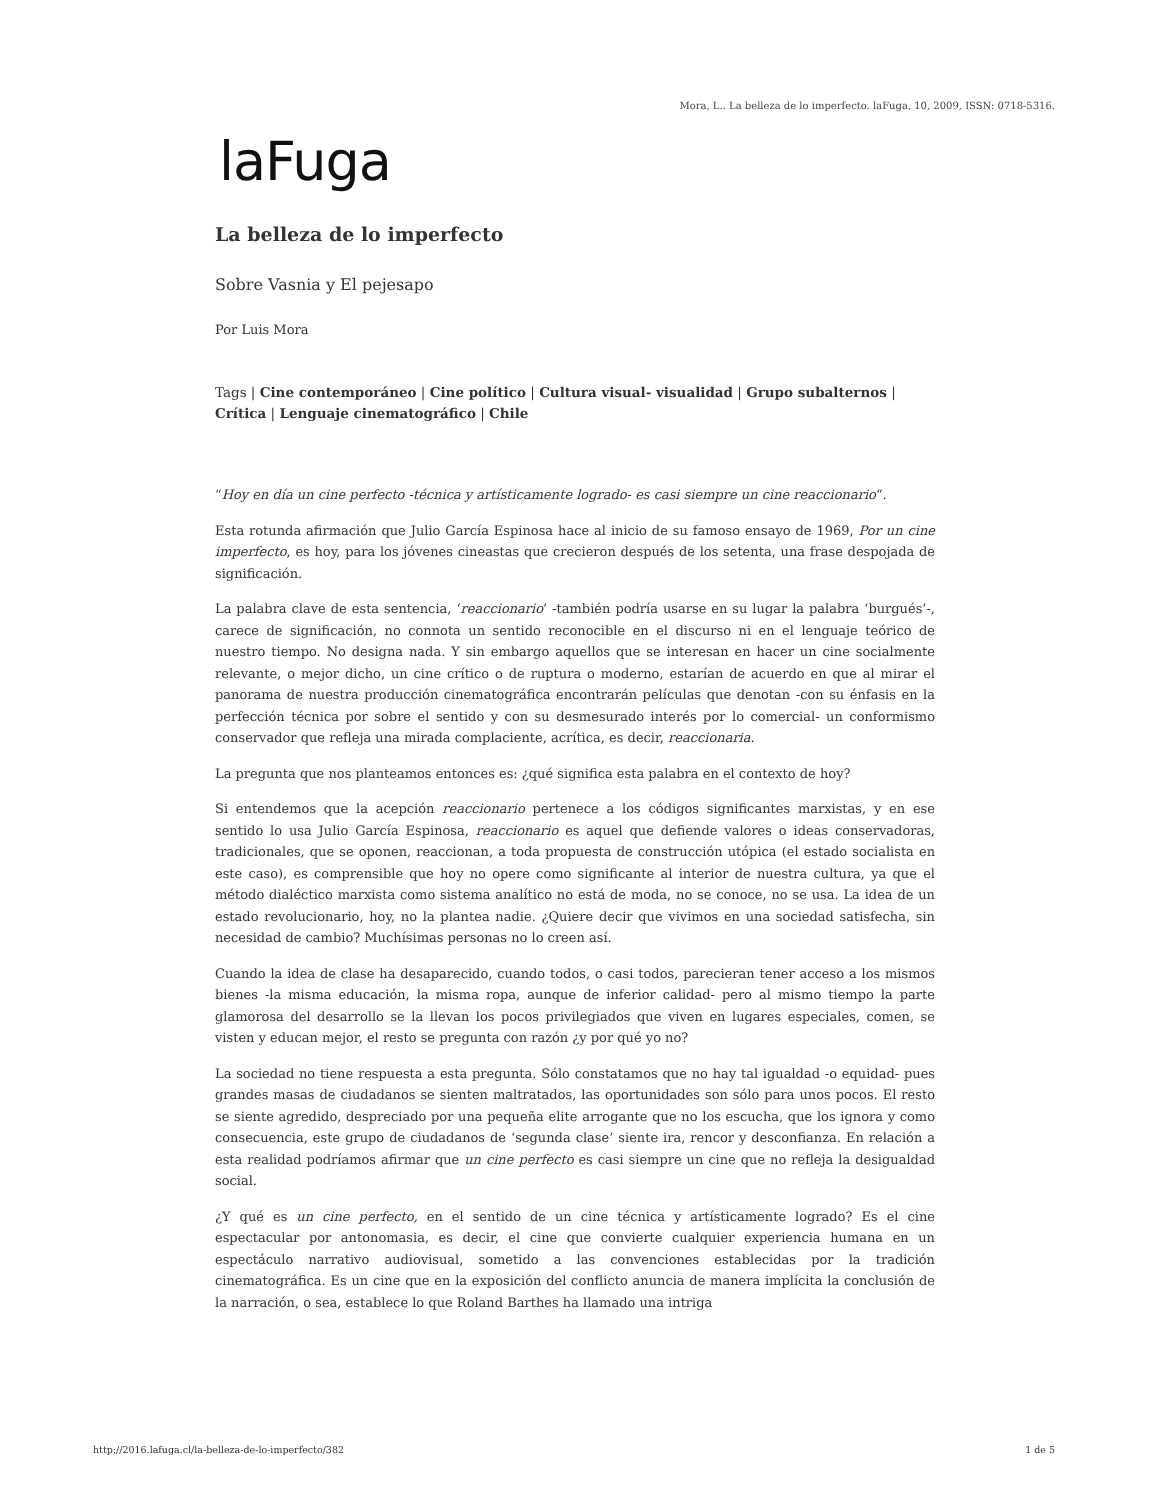Mora, L.. La belleza de lo imperfecto. laFuga, 10, 2009, ISSN: 0718-5316.
laFuga
La belleza de lo imperfecto
Sobre Vasnia y El pejesapo
Por Luis Mora
Tags | Cine contemporáneo | Cine político | Cultura visual- visualidad | Grupo subalternos | Crítica | Lenguaje cinematográfico | Chile
“Hoy en día un cine perfecto -técnica y artísticamente logrado- es casi siempre un cine reaccionario“.
Esta rotunda afirmación que Julio García Espinosa hace al inicio de su famoso ensayo de 1969, Por un cine imperfecto, es hoy, para los jóvenes cineastas que crecieron después de los setenta, una frase despojada de significación.
La palabra clave de esta sentencia, ‘reaccionario’ -también podría usarse en su lugar la palabra ‘burgués’-, carece de significación, no connota un sentido reconocible en el discurso ni en el lenguaje teórico de nuestro tiempo. No designa nada. Y sin embargo aquellos que se interesan en hacer un cine socialmente relevante, o mejor dicho, un cine crítico o de ruptura o moderno, estarían de acuerdo en que al mirar el panorama de nuestra producción cinematográfica encontrarán películas que denotan -con su énfasis en la perfección técnica por sobre el sentido y con su desmesurado interés por lo comercial- un conformismo conservador que refleja una mirada complaciente, acrítica, es decir, reaccionaria.
La pregunta que nos planteamos entonces es: ¿qué significa esta palabra en el contexto de hoy?
Si entendemos que la acepción reaccionario pertenece a los códigos significantes marxistas, y en ese sentido lo usa Julio García Espinosa, reaccionario es aquel que defiende valores o ideas conservadoras, tradicionales, que se oponen, reaccionan, a toda propuesta de construcción utópica (el estado socialista en este caso), es comprensible que hoy no opere como significante al interior de nuestra cultura, ya que el método dialéctico marxista como sistema analítico no está de moda, no se conoce, no se usa. La idea de un estado revolucionario, hoy, no la plantea nadie. ¿Quiere decir que vivimos en una sociedad satisfecha, sin necesidad de cambio? Muchísimas personas no lo creen así.
Cuando la idea de clase ha desaparecido, cuando todos, o casi todos, parecieran tener acceso a los mismos bienes -la misma educación, la misma ropa, aunque de inferior calidad- pero al mismo tiempo la parte glamorosa del desarrollo se la llevan los pocos privilegiados que viven en lugares especiales, comen, se visten y educan mejor, el resto se pregunta con razón ¿y por qué yo no?
La sociedad no tiene respuesta a esta pregunta. Sólo constatamos que no hay tal igualdad -o equidad- pues grandes masas de ciudadanos se sienten maltratados, las oportunidades son sólo para unos pocos. El resto se siente agredido, despreciado por una pequeña elite arrogante que no los escucha, que los ignora y como consecuencia, este grupo de ciudadanos de ‘segunda clase’ siente ira, rencor y desconfianza. En relación a esta realidad podríamos afirmar que un cine perfecto es casi siempre un cine que no refleja la desigualdad social.
¿Y qué es un cine perfecto, en el sentido de un cine técnica y artísticamente logrado? Es el cine espectacular por antonomasia, es decir, el cine que convierte cualquier experiencia humana en un espectáculo narrativo audiovisual, sometido a las convenciones establecidas por la tradición cinematográfica. Es un cine que en la exposición del conflicto anuncia de manera implícita la conclusión de la narración, o sea, establece lo que Roland Barthes ha llamado una intriga
http://2016.lafuga.cl/la-belleza-de-lo-imperfecto/382 1 de 5